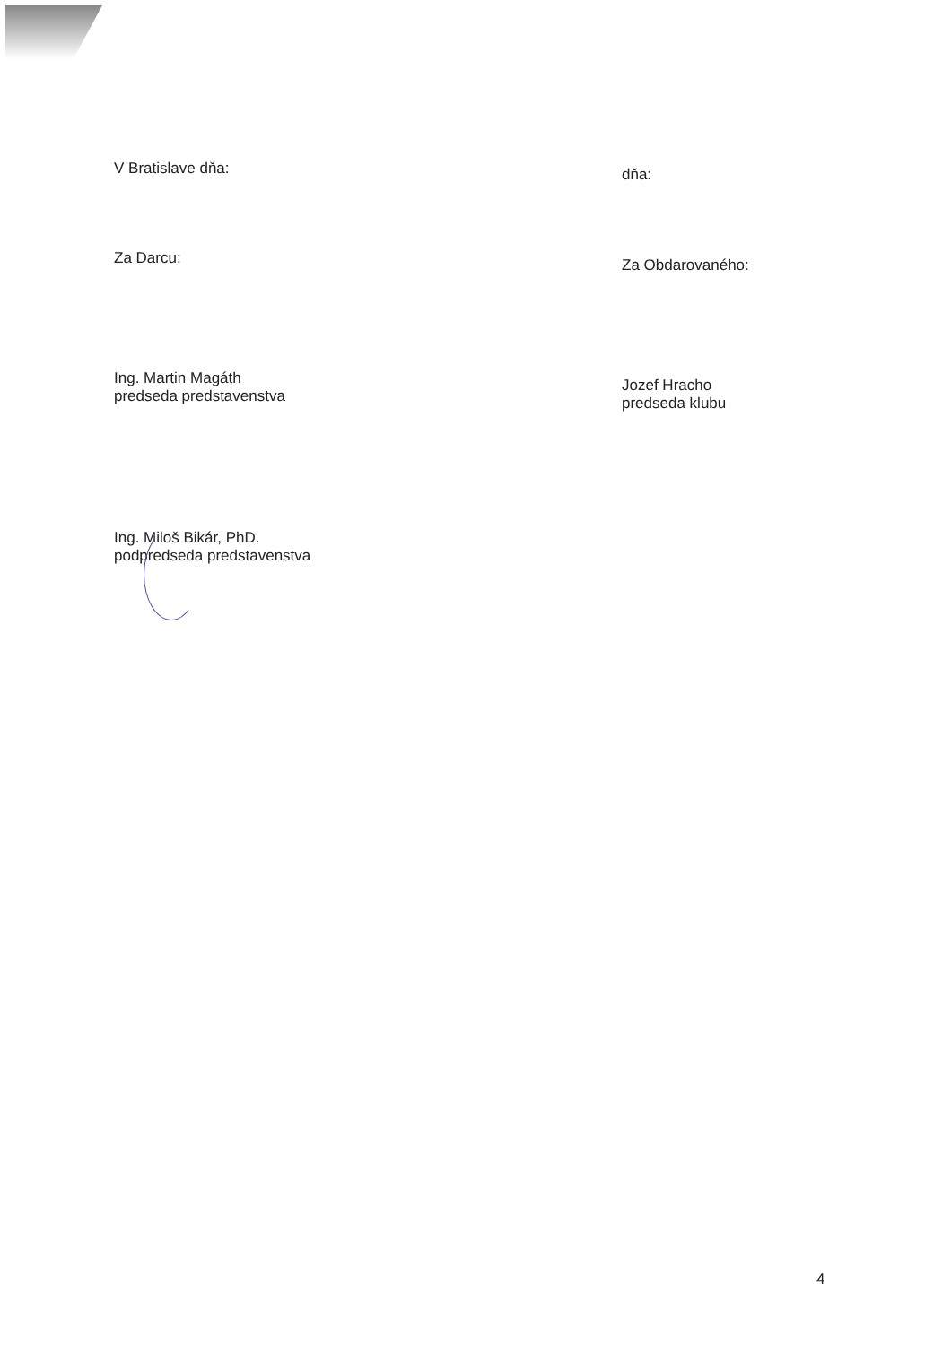V Bratislave dňa: dňa:
Za Darcu: Za Obdarovaného:
Ing. Martin Magáth
predseda predstavenstva
Jozef Hracho
predseda klubu
Ing. Miloš Bikár, PhD.
podpredseda predstavenstva
4